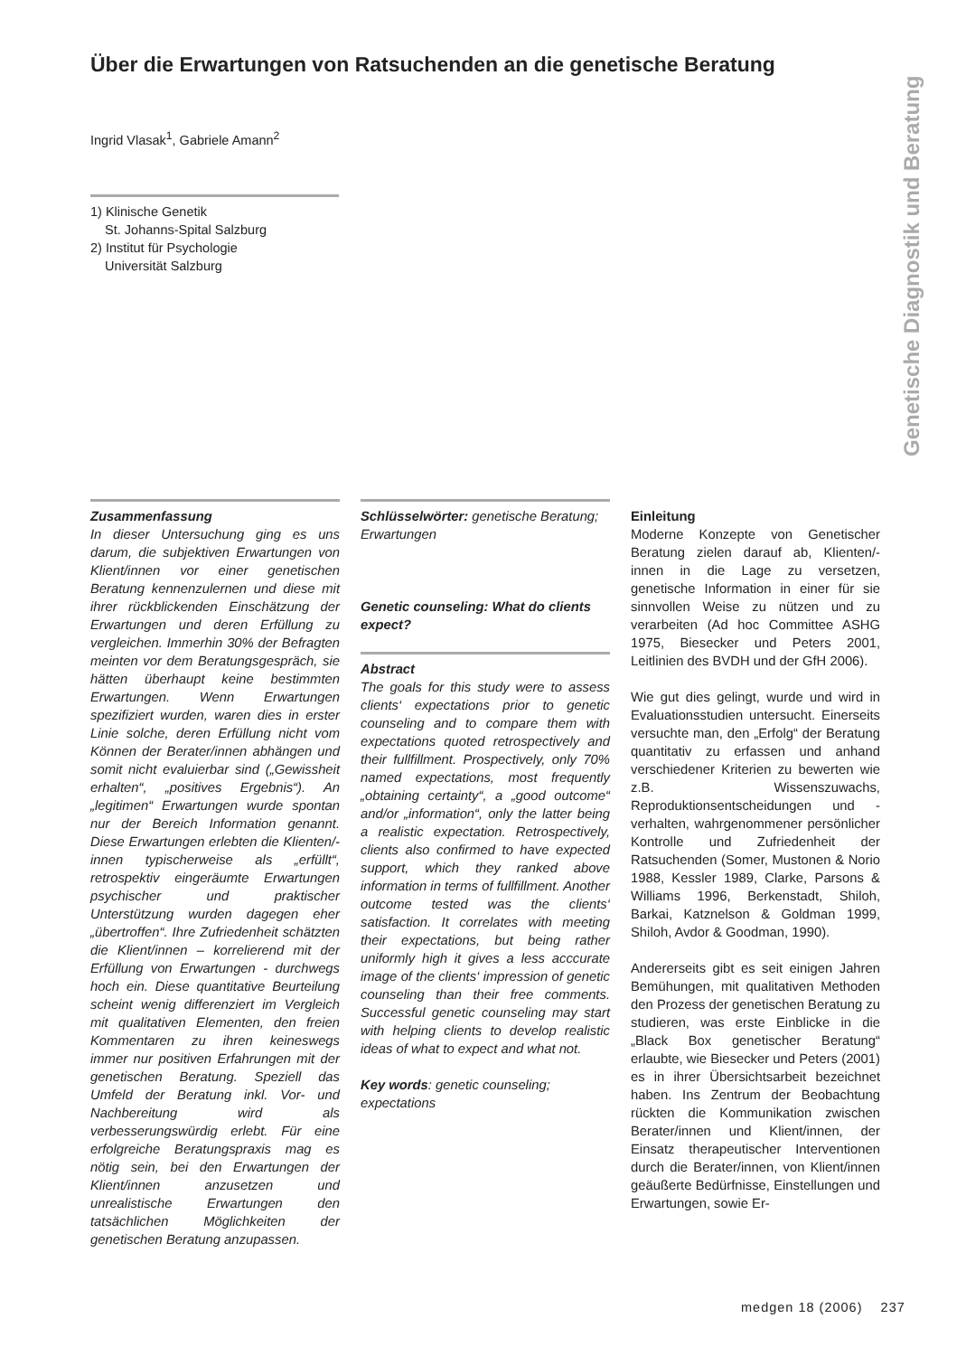Über die Erwartungen von Ratsuchenden an die genetische Beratung
Genetische Diagnostik und Beratung
Ingrid Vlasak<sup>1</sup>, Gabriele Amann<sup>2</sup>
1) Klinische Genetik
St. Johanns-Spital Salzburg
2) Institut für Psychologie
Universität Salzburg
Zusammenfassung
In dieser Untersuchung ging es uns darum, die subjektiven Erwartungen von Klient/innen vor einer genetischen Beratung kennenzulernen und diese mit ihrer rückblickenden Einschätzung der Erwartungen und deren Erfüllung zu vergleichen. Immerhin 30% der Befragten meinten vor dem Beratungsgespräch, sie hätten überhaupt keine bestimmten Erwartungen. Wenn Erwartungen spezifiziert wurden, waren dies in erster Linie solche, deren Erfüllung nicht vom Können der Berater/innen abhängen und somit nicht evaluierbar sind („Gewissheit erhalten“, „positives Ergebnis“). An „legitimen“ Erwartungen wurde spontan nur der Bereich Information genannt. Diese Erwartungen erlebten die Klienten/-innen typischerweise als „erfüllt“, retrospektiv eingeräumte Erwartungen psychischer und praktischer Unterstützung wurden dagegen eher „übertroffen“. Ihre Zufriedenheit schätzten die Klient/innen – korrelierend mit der Erfüllung von Erwartungen - durchwegs hoch ein. Diese quantitative Beurteilung scheint wenig differenziert im Vergleich mit qualitativen Elementen, den freien Kommentaren zu ihren keineswegs immer nur positiven Erfahrungen mit der genetischen Beratung. Speziell das Umfeld der Beratung inkl. Vor- und Nachbereitung wird als verbesserungswürdig erlebt. Für eine erfolgreiche Beratungspraxis mag es nötig sein, bei den Erwartungen der Klient/innen anzusetzen und unrealistische Erwartungen den tatsächlichen Möglichkeiten der genetischen Beratung anzupassen.
Schlüsselwörter: genetische Beratung; Erwartungen
Genetic counseling: What do clients expect?
Abstract
The goals for this study were to assess clients‘ expectations prior to genetic counseling and to compare them with expectations quoted retrospectively and their fullfillment. Prospectively, only 70% named expectations, most frequently „obtaining certainty“, a „good outcome“ and/or „information“, only the latter being a realistic expectation. Retrospectively, clients also confirmed to have expected support, which they ranked above information in terms of fullfillment. Another outcome tested was the clients‘ satisfaction. It correlates with meeting their expectations, but being rather uniformly high it gives a less acccurate image of the clients‘ impression of genetic counseling than their free comments. Successful genetic counseling may start with helping clients to develop realistic ideas of what to expect and what not.
Key words: genetic counseling; expectations
Einleitung
Moderne Konzepte von Genetischer Beratung zielen darauf ab, Klienten/-innen in die Lage zu versetzen, genetische Information in einer für sie sinnvollen Weise zu nützen und zu verarbeiten (Ad hoc Committee ASHG 1975, Biesecker und Peters 2001, Leitlinien des BVDH und der GfH 2006).
Wie gut dies gelingt, wurde und wird in Evaluationsstudien untersucht. Einerseits versuchte man, den „Erfolg“ der Beratung quantitativ zu erfassen und anhand verschiedener Kriterien zu bewerten wie z.B. Wissenszuwachs, Reproduktionsentscheidungen und -verhalten, wahrgenommener persönlicher Kontrolle und Zufriedenheit der Ratsuchenden (Somer, Mustonen & Norio 1988, Kessler 1989, Clarke, Parsons & Williams 1996, Berkenstadt, Shiloh, Barkai, Katznelson & Goldman 1999, Shiloh, Avdor & Goodman, 1990).
Andererseits gibt es seit einigen Jahren Bemühungen, mit qualitativen Methoden den Prozess der genetischen Beratung zu studieren, was erste Einblicke in die „Black Box genetischer Beratung“ erlaubte, wie Biesecker und Peters (2001) es in ihrer Übersichtsarbeit bezeichnet haben. Ins Zentrum der Beobachtung rückten die Kommunikation zwischen Berater/innen und Klient/innen, der Einsatz therapeutischer Interventionen durch die Berater/innen, von Klient/innen geäußerte Bedürfnisse, Einstellungen und Erwartungen, sowie Er-
medgen 18 (2006) 237